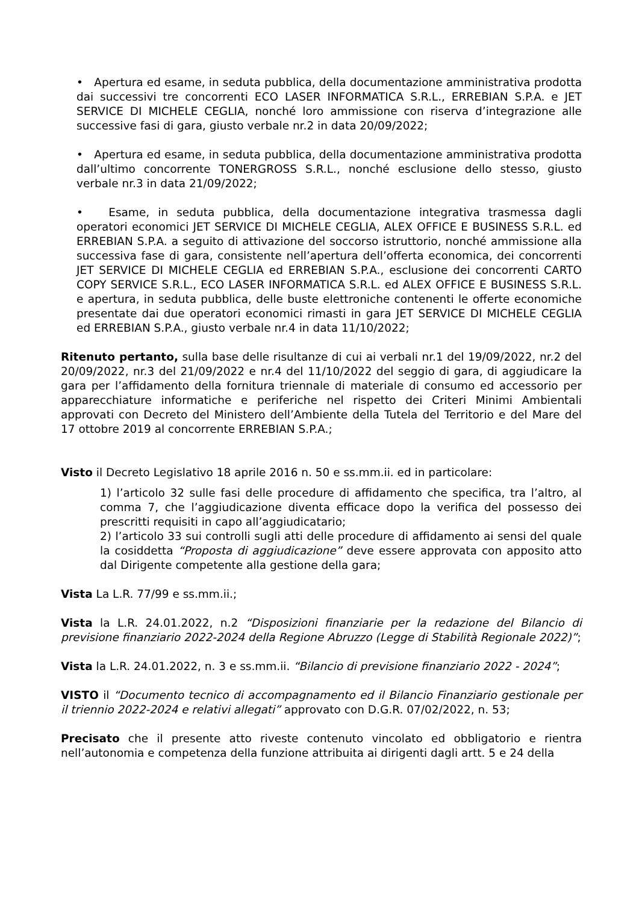• Apertura ed esame, in seduta pubblica, della documentazione amministrativa prodotta dai successivi tre concorrenti ECO LASER INFORMATICA S.R.L., ERREBIAN S.P.A. e JET SERVICE DI MICHELE CEGLIA, nonché loro ammissione con riserva d’integrazione alle successive fasi di gara, giusto verbale nr.2 in data 20/09/2022;
• Apertura ed esame, in seduta pubblica, della documentazione amministrativa prodotta dall’ultimo concorrente TONERGROSS S.R.L., nonché esclusione dello stesso, giusto verbale nr.3 in data 21/09/2022;
• Esame, in seduta pubblica, della documentazione integrativa trasmessa dagli operatori economici JET SERVICE DI MICHELE CEGLIA, ALEX OFFICE E BUSINESS S.R.L. ed ERREBIAN S.P.A. a seguito di attivazione del soccorso istruttorio, nonché ammissione alla successiva fase di gara, consistente nell’apertura dell’offerta economica, dei concorrenti JET SERVICE DI MICHELE CEGLIA ed ERREBIAN S.P.A., esclusione dei concorrenti CARTO COPY SERVICE S.R.L., ECO LASER INFORMATICA S.R.L. ed ALEX OFFICE E BUSINESS S.R.L. e apertura, in seduta pubblica, delle buste elettroniche contenenti le offerte economiche presentate dai due operatori economici rimasti in gara JET SERVICE DI MICHELE CEGLIA ed ERREBIAN S.P.A., giusto verbale nr.4 in data 11/10/2022;
Ritenuto pertanto, sulla base delle risultanze di cui ai verbali nr.1 del 19/09/2022, nr.2 del 20/09/2022, nr.3 del 21/09/2022 e nr.4 del 11/10/2022 del seggio di gara, di aggiudicare la gara per l’affidamento della fornitura triennale di materiale di consumo ed accessorio per apparecchiature informatiche e periferiche nel rispetto dei Criteri Minimi Ambientali approvati con Decreto del Ministero dell’Ambiente della Tutela del Territorio e del Mare del 17 ottobre 2019 al concorrente ERREBIAN S.P.A.;
Visto il Decreto Legislativo 18 aprile 2016 n. 50 e ss.mm.ii. ed in particolare:
1) l’articolo 32 sulle fasi delle procedure di affidamento che specifica, tra l’altro, al comma 7, che l’aggiudicazione diventa efficace dopo la verifica del possesso dei prescritti requisiti in capo all’aggiudicatario;
2) l’articolo 33 sui controlli sugli atti delle procedure di affidamento ai sensi del quale la cosiddetta “Proposta di aggiudicazione” deve essere approvata con apposito atto dal Dirigente competente alla gestione della gara;
Vista La L.R. 77/99 e ss.mm.ii.;
Vista la L.R. 24.01.2022, n.2 “Disposizioni finanziarie per la redazione del Bilancio di previsione finanziario 2022-2024 della Regione Abruzzo (Legge di Stabilità Regionale 2022)”;
Vista la L.R. 24.01.2022, n. 3 e ss.mm.ii. “Bilancio di previsione finanziario 2022 - 2024”;
VISTO il “Documento tecnico di accompagnamento ed il Bilancio Finanziario gestionale per il triennio 2022-2024 e relativi allegati” approvato con D.G.R. 07/02/2022, n. 53;
Precisato che il presente atto riveste contenuto vincolato ed obbligatorio e rientra nell’autonomia e competenza della funzione attribuita ai dirigenti dagli artt. 5 e 24 della